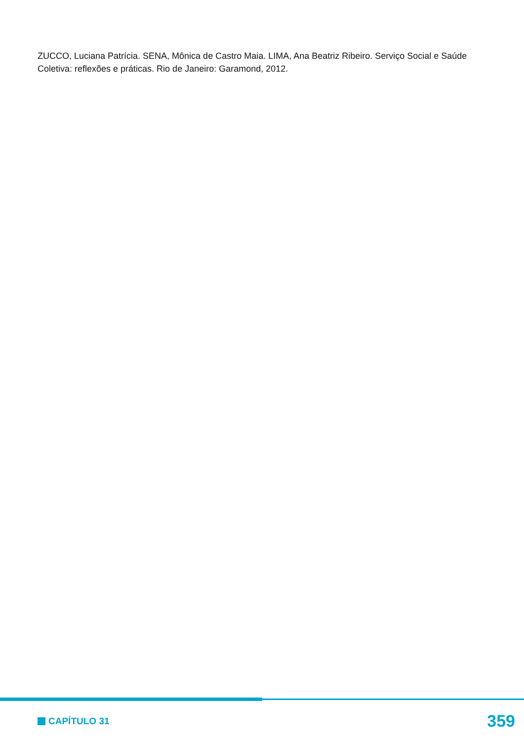ZUCCO, Luciana Patrícia. SENA, Mônica de Castro Maia. LIMA, Ana Beatriz Ribeiro. Serviço Social e Saúde Coletiva: reflexões e práticas. Rio de Janeiro: Garamond, 2012.
CAPÍTULO 31
359